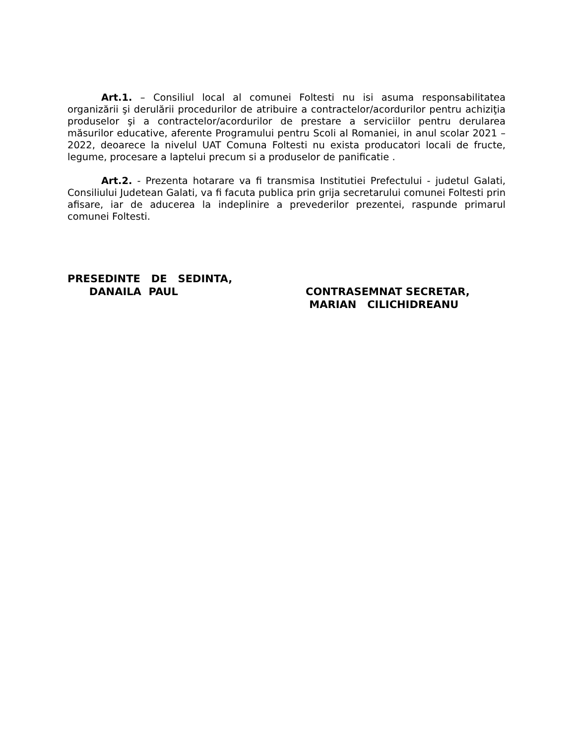Art.1. – Consiliul local al comunei Foltesti nu isi asuma responsabilitatea organizării şi derulării procedurilor de atribuire a contractelor/acordurilor pentru achiziţia produselor şi a contractelor/acordurilor de prestare a serviciilor pentru derularea măsurilor educative, aferente Programului pentru Scoli al Romaniei, in anul scolar 2021 – 2022, deoarece la nivelul UAT Comuna Foltesti nu exista producatori locali de fructe, legume, procesare a laptelui precum si a produselor de panificatie .
Art.2. - Prezenta hotarare va fi transmisa Institutiei Prefectului - judetul Galati, Consiliului Judetean Galati, va fi facuta publica prin grija secretarului comunei Foltesti prin afisare, iar de aducerea la indeplinire a prevederilor prezentei, raspunde primarul comunei Foltesti.
PRESEDINTE DE SEDINTA,
DANAILA PAUL
CONTRASEMNAT SECRETAR,
MARIAN CILICHIDREANU